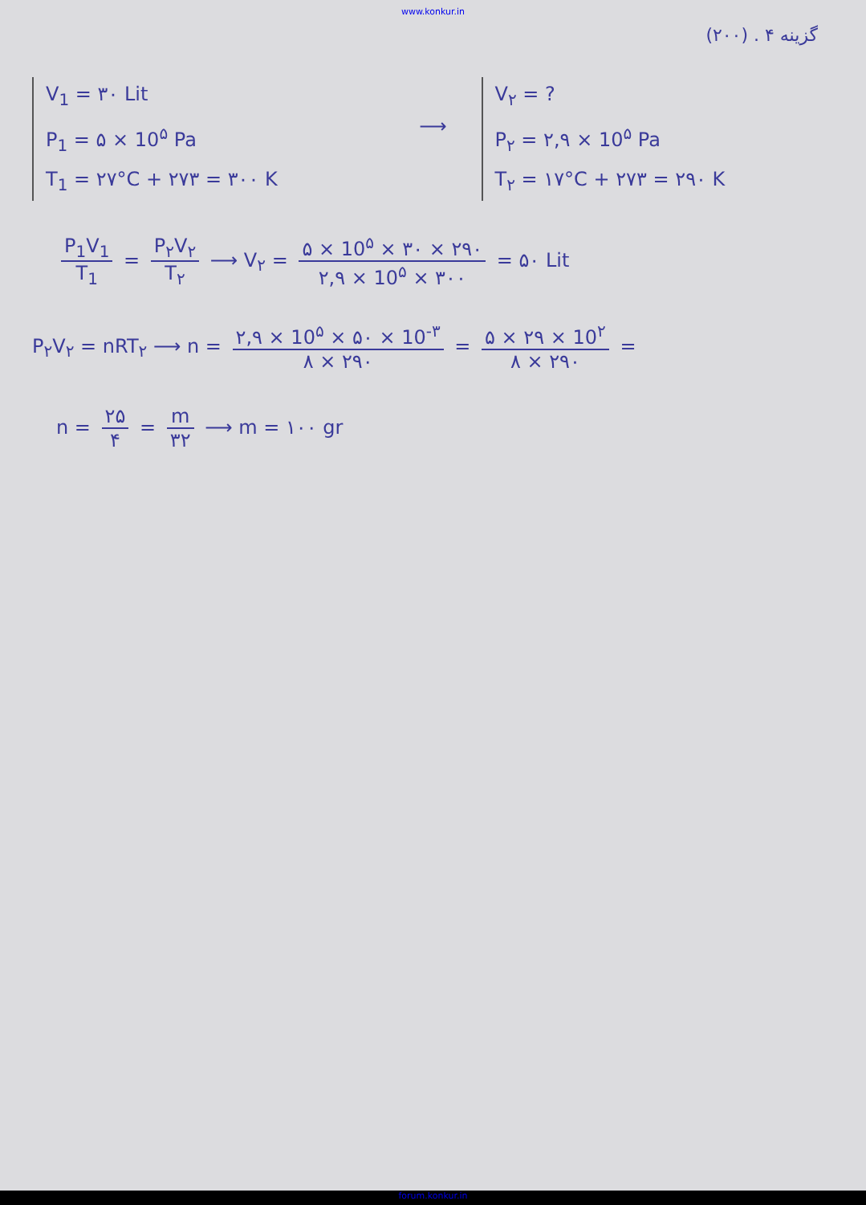www.konkur.in
(۲۰۰) . گزینه ۴
V<sub>1</sub> = ۳۰ Lit
P<sub>1</sub> = ۵ × 10<sup>۵</sup> Pa
T<sub>1</sub> = ۲۷°C + ۲۷۳ = ۳۰۰ K
⟶
V<sub>۲</sub> = ?
P<sub>۲</sub> = ۲,۹ × 10<sup>۵</sup> Pa
T<sub>۲</sub> = ۱۷°C + ۲۷۳ = ۲۹۰ K
P<sub>1</sub>V<sub>1</sub> T<sub>1</sub> = P<sub>۲</sub>V<sub>۲</sub> T<sub>۲</sub> ⟶ V<sub>۲</sub> = ۵ × 10<sup>۵</sup> × ۳۰ × ۲۹۰ ۲,۹ × 10<sup>۵</sup> × ۳۰۰ = ۵۰ Lit
P<sub>۲</sub>V<sub>۲</sub> = nRT<sub>۲</sub> ⟶ n = ۲,۹ × 10<sup>۵</sup> × ۵۰ × 10<sup>-۳</sup> ۸ × ۲۹۰ = ۵ × ۲۹ × 10<sup>۲</sup> ۸ × ۲۹۰ =
n = ۲۵ ۴ = m ۳۲ ⟶ m = ۱۰۰ gr
forum.konkur.in